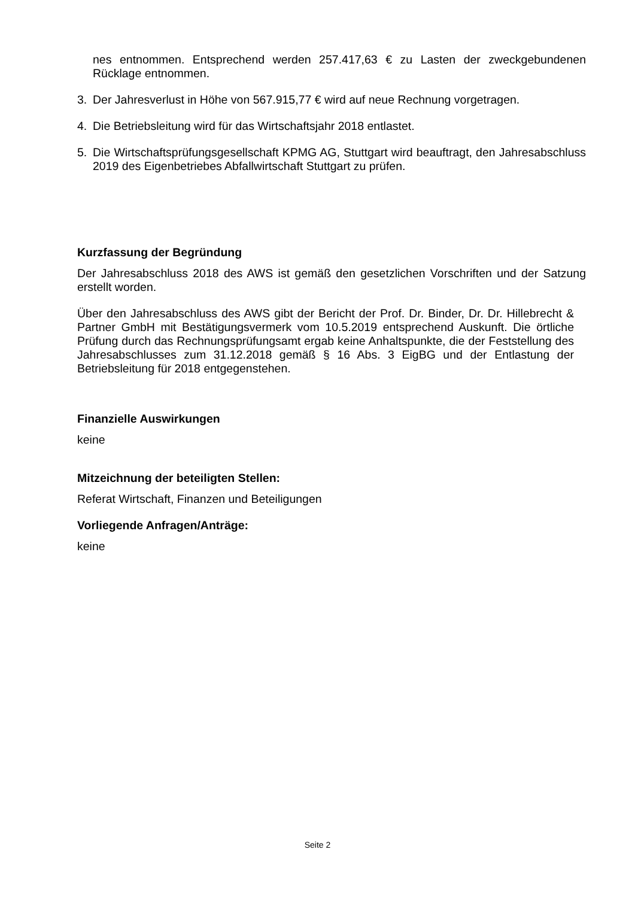nes entnommen. Entsprechend werden 257.417,63 € zu Lasten der zweckgebundenen Rücklage entnommen.
3. Der Jahresverlust in Höhe von 567.915,77 € wird auf neue Rechnung vorgetragen.
4. Die Betriebsleitung wird für das Wirtschaftsjahr 2018 entlastet.
5. Die Wirtschaftsprüfungsgesellschaft KPMG AG, Stuttgart wird beauftragt, den Jahresabschluss 2019 des Eigenbetriebes Abfallwirtschaft Stuttgart zu prüfen.
Kurzfassung der Begründung
Der Jahresabschluss 2018 des AWS ist gemäß den gesetzlichen Vorschriften und der Satzung erstellt worden.
Über den Jahresabschluss des AWS gibt der Bericht der Prof. Dr. Binder, Dr. Dr. Hillebrecht & Partner GmbH mit Bestätigungsvermerk vom 10.5.2019 entsprechend Auskunft. Die örtliche Prüfung durch das Rechnungsprüfungsamt ergab keine Anhaltspunkte, die der Feststellung des Jahresabschlusses zum 31.12.2018 gemäß § 16 Abs. 3 EigBG und der Entlastung der Betriebsleitung für 2018 entgegenstehen.
Finanzielle Auswirkungen
keine
Mitzeichnung der beteiligten Stellen:
Referat Wirtschaft, Finanzen und Beteiligungen
Vorliegende Anfragen/Anträge:
keine
Seite 2